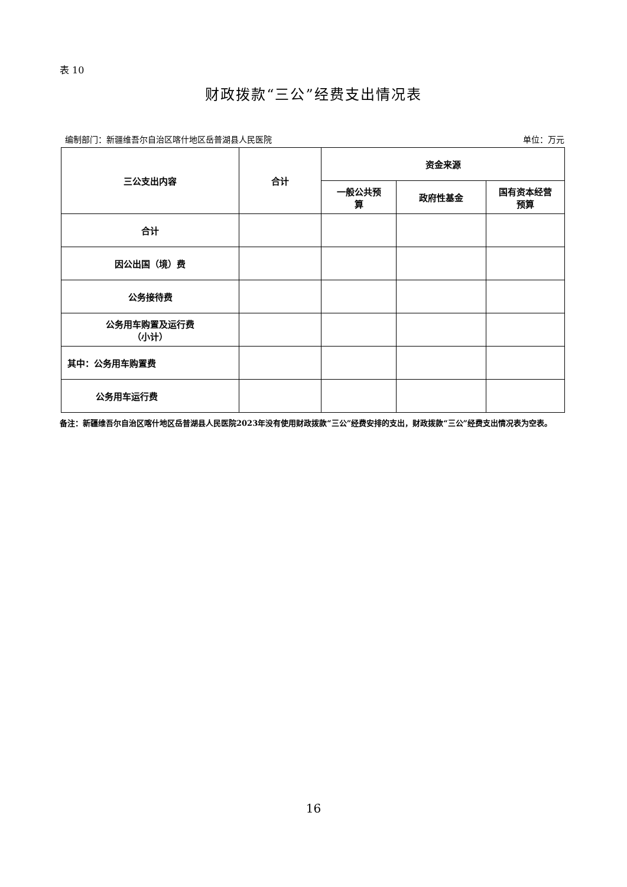表 10
财政拨款“三公”经费支出情况表
编制部门：新疆维吾尔自治区喀什地区岳普湖县人民医院 单位：万元
| 三公支出内容 | 合计 | 资金来源 | | |
| --- | --- | --- | --- | --- |
| | | 一般公共预 算 | 政府性基金 | 国有资本经营 预算 |
| 合计 | | | | |
| 因公出国（境）费 | | | | |
| 公务接待费 | | | | |
| 公务用车购置及运行费 （小计） | | | | |
| 其中：公务用车购置费 | | | | |
| 公务用车运行费 | | | | |
备注：新疆维吾尔自治区喀什地区岳普湖县人民医院2023年没有使用财政拨款“三公”经费安排的支出，财政拨款“三公”经费支出情况表为空表。
16